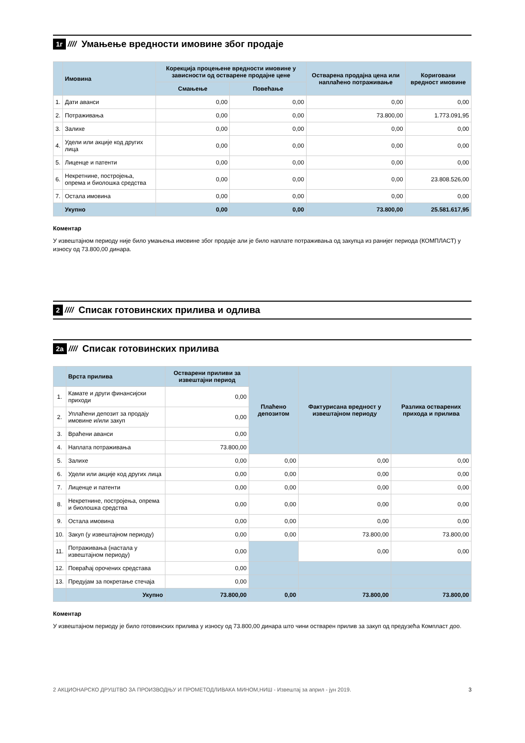1г //// Умањење вредности имовине због продаје
| | Имовина | Корекција процењене вредности имовине у зависности од остварене продајне цене | | Остварена продајна цена или наплаћено потраживање | Кориговани вредност имовине |
| --- | --- | --- | --- | --- | --- |
| | | Смањење | Повећање | | |
| 1. | Дати аванси | 0,00 | 0,00 | 0,00 | 0,00 |
| 2. | Потраживања | 0,00 | 0,00 | 73.800,00 | 1.773.091,95 |
| 3. | Залихе | 0,00 | 0,00 | 0,00 | 0,00 |
| 4. | Удели или акције код других лица | 0,00 | 0,00 | 0,00 | 0,00 |
| 5. | Лиценце и патенти | 0,00 | 0,00 | 0,00 | 0,00 |
| 6. | Некретнине, постројења, опрема и биолошка средства | 0,00 | 0,00 | 0,00 | 23.808.526,00 |
| 7. | Остала имовина | 0,00 | 0,00 | 0,00 | 0,00 |
| | Укупно | 0,00 | 0,00 | 73.800,00 | 25.581.617,95 |
Коментар
У извештајном периоду није било умањења имовине због продаје али је било наплате потраживања од закупца из ранијег периода (КОМПЛАСТ) у износу од 73.800,00 динара.
2 //// Списак готовинских прилива и одлива
2а //// Списак готовинских прилива
| | Врста прилива | Остварени приливи за извештајни период | Плаћено депозитом | Фактурисана вредност у извештајном периоду | Разлика остварених прихода и прилива |
| --- | --- | --- | --- | --- | --- |
| 1. | Камате и други финансијски приходи | 0,00 | | | |
| 2. | Уплаћени депозит за продају имовине и/или закуп | 0,00 | | | |
| 3. | Враћени аванси | 0,00 | | | |
| 4. | Наплата потраживања | 73.800,00 | | | |
| 5. | Залихе | 0,00 | 0,00 | 0,00 | 0,00 |
| 6. | Удели или акције код других лица | 0,00 | 0,00 | 0,00 | 0,00 |
| 7. | Лиценце и патенти | 0,00 | 0,00 | 0,00 | 0,00 |
| 8. | Некретнине, постројења, опрема и биолошка средства | 0,00 | 0,00 | 0,00 | 0,00 |
| 9. | Остала имовина | 0,00 | 0,00 | 0,00 | 0,00 |
| 10. | Закуп (у извештајном периоду) | 0,00 | 0,00 | 73.800,00 | 73.800,00 |
| 11. | Потраживања (настала у извештајном периоду) | 0,00 | | 0,00 | 0,00 |
| 12. | Повраћај орочених средстава | 0,00 | | | |
| 13. | Предујам за покретање стечаја | 0,00 | | | |
| | Укупно | 73.800,00 | 0,00 | 73.800,00 | 73.800,00 |
Коментар
У извештајном периоду је било готовинских прилива у износу од 73.800,00 динара што чини остварен прилив за закуп од предузећа Компласт доо.
2 АКЦИОНАРСКО ДРУШТВО ЗА ПРОИЗВОДЊУ И ПРОМЕТОДЛИВАКА МИНОМ,НИШ - Извештај за април - јун 2019. 3